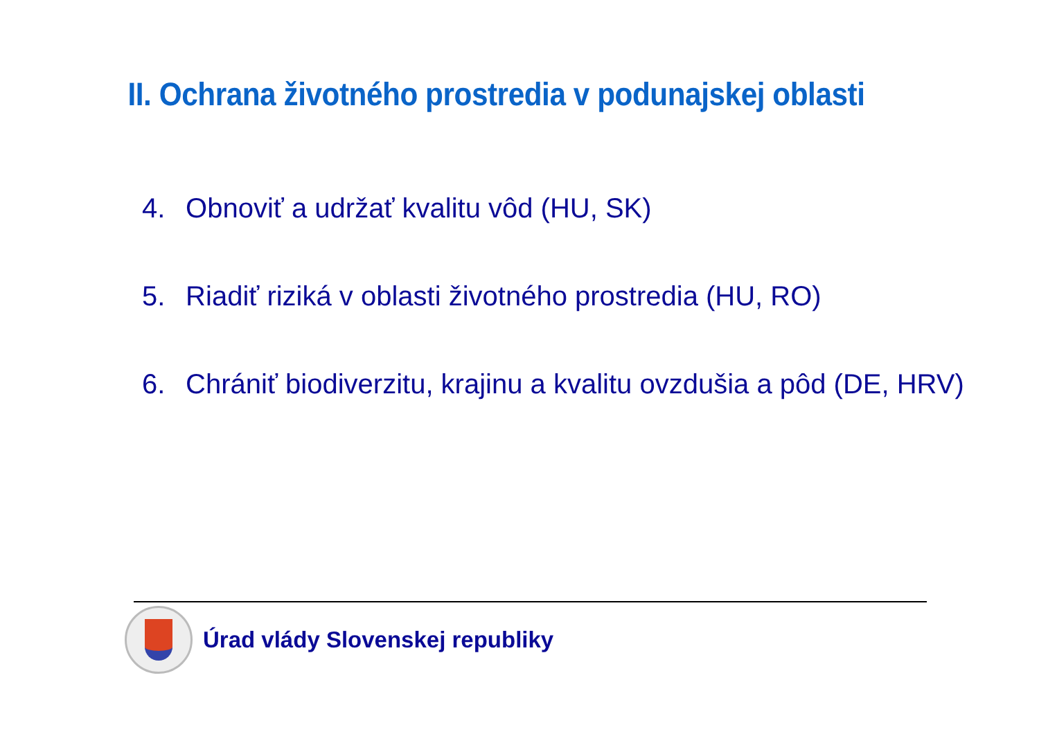II. Ochrana životného prostredia v podunajskej oblasti
4. Obnoviť a udržať kvalitu vôd (HU, SK)
5. Riadiť riziká v oblasti životného prostredia (HU, RO)
6. Chrániť biodiverzitu, krajinu a kvalitu ovzdušia a pôd (DE, HRV)
Úrad vlády Slovenskej republiky